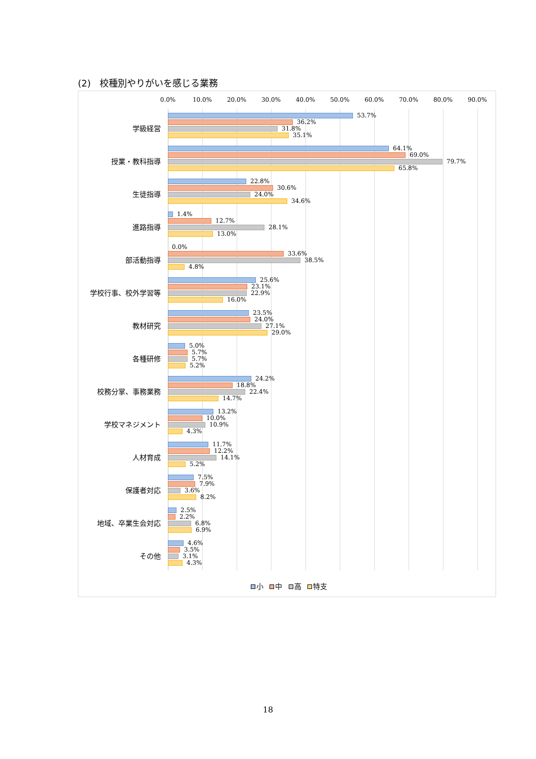(2)　校種別やりがいを感じる業務
0.0% 10.0% 20.0% 30.0% 40.0% 50.0% 60.0% 70.0% 80.0% 90.0%
学級経営
53.7%
36.2%
31.8%
35.1%
授業・教科指導
64.1%
69.0%
79.7%
65.8%
生徒指導
22.8%
30.6%
24.0%
34.6%
進路指導
1.4%
12.7%
28.1%
13.0%
部活動指導
0.0%
33.6%
38.5%
4.8%
学校行事、校外学習等
25.6%
23.1%
22.9%
16.0%
教材研究
23.5%
24.0%
27.1%
29.0%
各種研修
5.0%
5.7%
5.7%
5.2%
校務分掌、事務業務
24.2%
18.8%
22.4%
14.7%
学校マネジメント
13.2%
10.0%
10.9%
4.3%
人材育成
11.7%
12.2%
14.1%
5.2%
保護者対応
7.5%
7.9%
3.6%
8.2%
地域、卒業生会対応
2.5%
2.2%
6.8%
6.9%
その他
4.6%
3.5%
3.1%
4.3%
小 中 高 特支
18